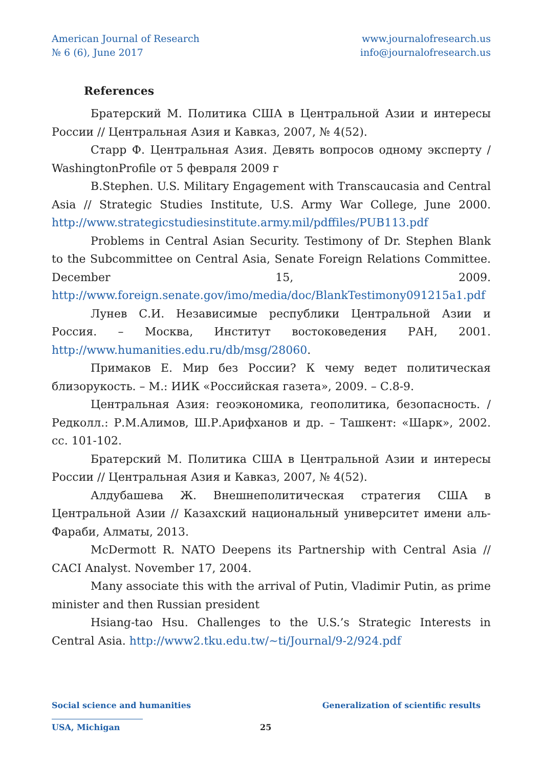American Journal of Research
№ 6 (6), June 2017
www.journalofresearch.us
info@journalofresearch.us
References
Братерский М. Политика США в Центральной Азии и интересы России // Центральная Азия и Кавказ, 2007, № 4(52).
Старр Ф. Центральная Азия. Девять вопросов одному эксперту / WashingtonProfile от 5 февраля 2009 г
B.Stephen. U.S. Military Engagement with Transcaucasia and Central Asia // Strategic Studies Institute, U.S. Army War College, June 2000. http://www.strategicstudiesinstitute.army.mil/pdffiles/PUB113.pdf
Problems in Central Asian Security. Testimony of Dr. Stephen Blank to the Subcommittee on Central Asia, Senate Foreign Relations Committee. December 15, 2009. http://www.foreign.senate.gov/imo/media/doc/BlankTestimony091215a1.pdf
Лунев С.И. Независимые республики Центральной Азии и Россия. – Москва, Институт востоковедения РАН, 2001. http://www.humanities.edu.ru/db/msg/28060.
Примаков Е. Мир без России? К чему ведет политическая близорукость. – М.: ИИК «Российская газета», 2009. – С.8-9.
Центральная Азия: геоэкономика, геополитика, безопасность. / Редколл.: Р.М.Алимов, Ш.Р.Арифханов и др. – Ташкент: «Шарк», 2002. сс. 101-102.
Братерский М. Политика США в Центральной Азии и интересы России // Центральная Азия и Кавказ, 2007, № 4(52).
Алдубашева Ж. Внешнеполитическая стратегия США в Центральной Азии // Казахский национальный университет имени аль-Фараби, Алматы, 2013.
McDermott R. NATO Deepens its Partnership with Central Asia // CACI Analyst. November 17, 2004.
Many associate this with the arrival of Putin, Vladimir Putin, as prime minister and then Russian president
Hsiang-tao Hsu. Challenges to the U.S.’s Strategic Interests in Central Asia. http://www2.tku.edu.tw/~ti/Journal/9-2/924.pdf
Social science and humanities Generalization of scientific results
USA, Michigan 25